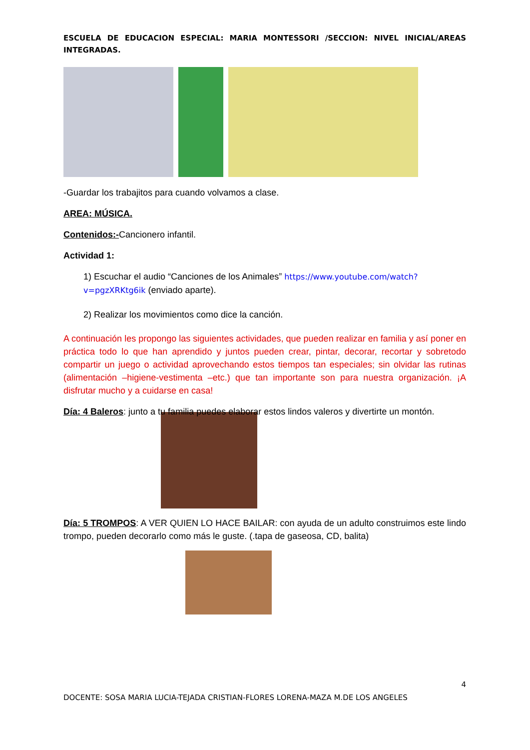ESCUELA DE EDUCACION ESPECIAL: MARIA MONTESSORI /SECCION: NIVEL INICIAL/AREAS INTEGRADAS.
-Guardar los trabajitos para cuando volvamos a clase.
AREA: MÚSICA.
Contenidos:-Cancionero infantil.
Actividad 1:
1) Escuchar el audio “Canciones de los Animales” https://www.youtube.com/watch?v=pgzXRKtg6ik (enviado aparte).
2) Realizar los movimientos como dice la canción.
A continuación les propongo las siguientes actividades, que pueden realizar en familia y así poner en práctica todo lo que han aprendido y juntos pueden crear, pintar, decorar, recortar y sobretodo compartir un juego o actividad aprovechando estos tiempos tan especiales; sin olvidar las rutinas (alimentación –higiene-vestimenta –etc.) que tan importante son para nuestra organización. ¡A disfrutar mucho y a cuidarse en casa!
Día: 4 Baleros: junto a tu familia puedes elaborar estos lindos valeros y divertirte un montón.
Día: 5 TROMPOS: A VER QUIEN LO HACE BAILAR: con ayuda de un adulto construimos este lindo trompo, pueden decorarlo como más le guste. (.tapa de gaseosa, CD, balita)
4
DOCENTE: SOSA MARIA LUCIA-TEJADA CRISTIAN-FLORES LORENA-MAZA M.DE LOS ANGELES